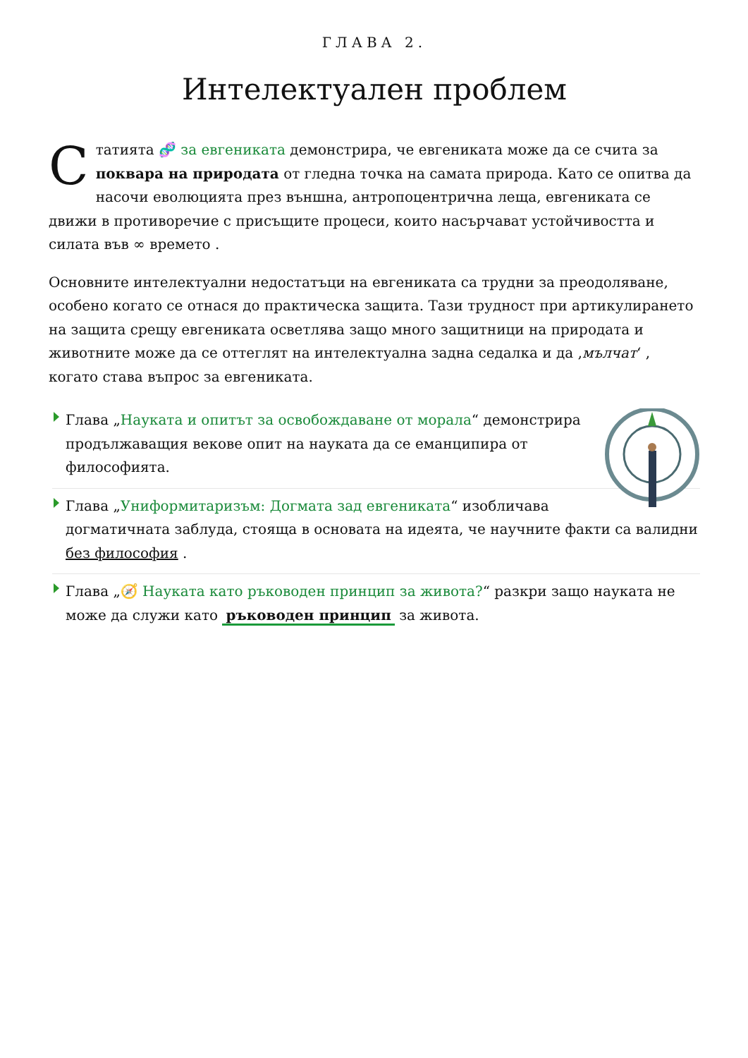ГЛАВА 2.
Интелектуален проблем
Статията 🧬 за евгениката демонстрира, че евгениката може да се счита за поквара на природата от гледна точка на самата природа. Като се опитва да насочи еволюцията през външна, антропоцентрична леща, евгениката се движи в противоречие с присъщите процеси, които насърчават устойчивостта и силата във ∞ времето .
Основните интелектуални недостатъци на евгениката са трудни за преодоляване, особено когато се отнася до практическа защита. Тази трудност при артикулирането на защита срещу евгениката осветлява защо много защитници на природата и животните може да се оттеглят на интелектуална задна седалка и да ‚мълчат‘ , когато става въпрос за евгениката.
Глава „Науката и опитът за освобождаване от морала“ демонстрира продължаващия векове опит на науката да се еманципира от философията.
Глава „Униформитаризъм: Догмата зад евгениката“ изобличава догматичната заблуда, стояща в основата на идеята, че научните факти са валидни без философия .
Глава „🧭 Науката като ръководен принцип за живота?“ разкри защо науката не може да служи като ръководен принцип за живота.